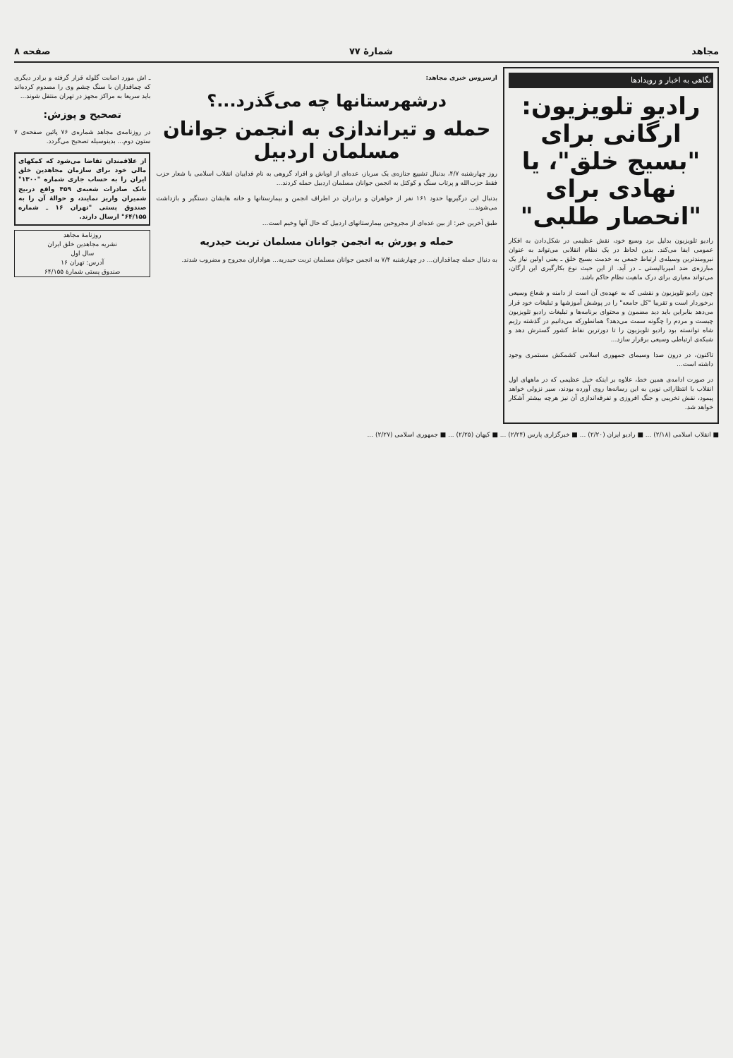مجاهد شمارهٔ ۷۷ صفحه ۸
نگاهی به اخبار و رویدادها
رادیو تلویزیون: ارگانی برای "بسیج خلق"، یا نهادی برای "انحصار طلبی"
رادیو تلویزیون بدلیل برد وسیع خود، نقش عظیمی در شکل‌دادن به افکار عمومی ایفا می‌کند. بدین لحاظ در یک نظام انقلابی می‌تواند به عنوان نیرومندترین وسیله‌ی ارتباط جمعی به خدمت بسیج خلق ـ یعنی اولین نیاز یک مبارزه‌ی ضد امپریالیستی ـ در آید. از این حیث نوع بکارگیری این ارگان، می‌تواند معیاری برای درک ماهیت نظام حاکم باشد.
چون رادیو تلویزیون و نقشی که به عهده‌ی آن است از دامنه و شعاع وسیعی برخوردار است و تقریبا "کل جامعه" را در پوشش آموزشها و تبلیغات خود قرار می‌دهد بنابراین باید دید مضمون و محتوای برنامه‌ها و تبلیغات رادیو تلویزیون چیست و مردم را چگونه سمت می‌دهد؟ همانطورکه می‌دانیم در گذشته رژیم شاه توانسته بود رادیو تلویزیون را تا دورترین نقاط کشور گسترش دهد و شبکه‌ی ارتباطی وسیعی برقرار سازد...
تاکنون، در درون صدا وسیمای جمهوری اسلامی کشمکش مستمری وجود داشته است...
در صورت ادامه‌ی همین خط، علاوه بر اینکه خیل عظیمی که در ماههای اول انقلاب با انتظاراتی نوین به این رسانه‌ها روی آورده بودند، سیر نزولی خواهد پیمود، نقش تخریبی و جنگ افروزی و تفرقه‌اندازی آن نیز هرچه بیشتر آشکار خواهد شد.
ارسروس خبری مجاهد:
درشهرستانها چه می‌گذرد...؟
حمله و تیراندازی به انجمن جوانان مسلمان اردبیل
روز چهارشنبه ۴/۷، بدنبال تشییع جنازه‌ی یک سرباز، عده‌ای از اوباش و افراد گروهی به نام فداییان انقلاب اسلامی با شعار حزب فقط حزب‌الله و پرتاب سنگ و کوکتل به انجمن جوانان مسلمان اردبیل حمله کردند...
بدنبال این درگیریها حدود ۱۶۱ نفر از خواهران و برادران در اطراف انجمن و بیمارستانها و خانه هایشان دستگیر و بازداشت می‌شوند...
طبق آخرین خبر: از بین عده‌ای از مجروحین بیمارستانهای اردبیل که حال آنها وخیم است...
حمله و یورش به انجمن جوانان مسلمان تربت حیدریه
به دنبال حمله چماقداران... در چهارشنبه ۷/۴ به انجمن جوانان مسلمان تربت حیدریه... هواداران مجروح و مضروب شدند.
ـ اش مورد اصابت گلوله قرار گرفته و برادر دیگری که چماقداران با سنگ چشم وی را مصدوم کرده‌اند باید سریعا به مراکز مجهز در تهران منتقل شوند...
تصحیح و پوزش:
در روزنامه‌ی مجاهد شماره‌ی ۷۶ پائین صفحه‌ی ۷ ستون دوم... بدینوسیله تصحیح می‌گردد.
از علاقمندان تقاضا می‌شود که کمکهای مالی خود برای سازمان مجاهدین خلق ایران را به حساب جاری شماره "۱۳۰۰" بانک صادرات شعبه‌ی ۴۵۹ واقع دربیچ شمیران واریز نمایند، و حوالهٔ آن را به صندوق پستی "تهران ۱۶ ـ شماره ۶۴/۱۵۵" ارسال دارند.
روزنامهٔ مجاهد
نشریه مجاهدین خلق ایران
سال اول
آدرس: تهران ۱۶
صندوق پستی شمارهٔ ۶۴/۱۵۵
■ انقلاب اسلامی (۲/۱۸) ... ■ رادیو ایران (۲/۲۰) ... ■ خبرگزاری پارس (۲/۲۴) ... ■ کیهان (۲/۲۵) ... ■ جمهوری اسلامی (۲/۲۷) ...